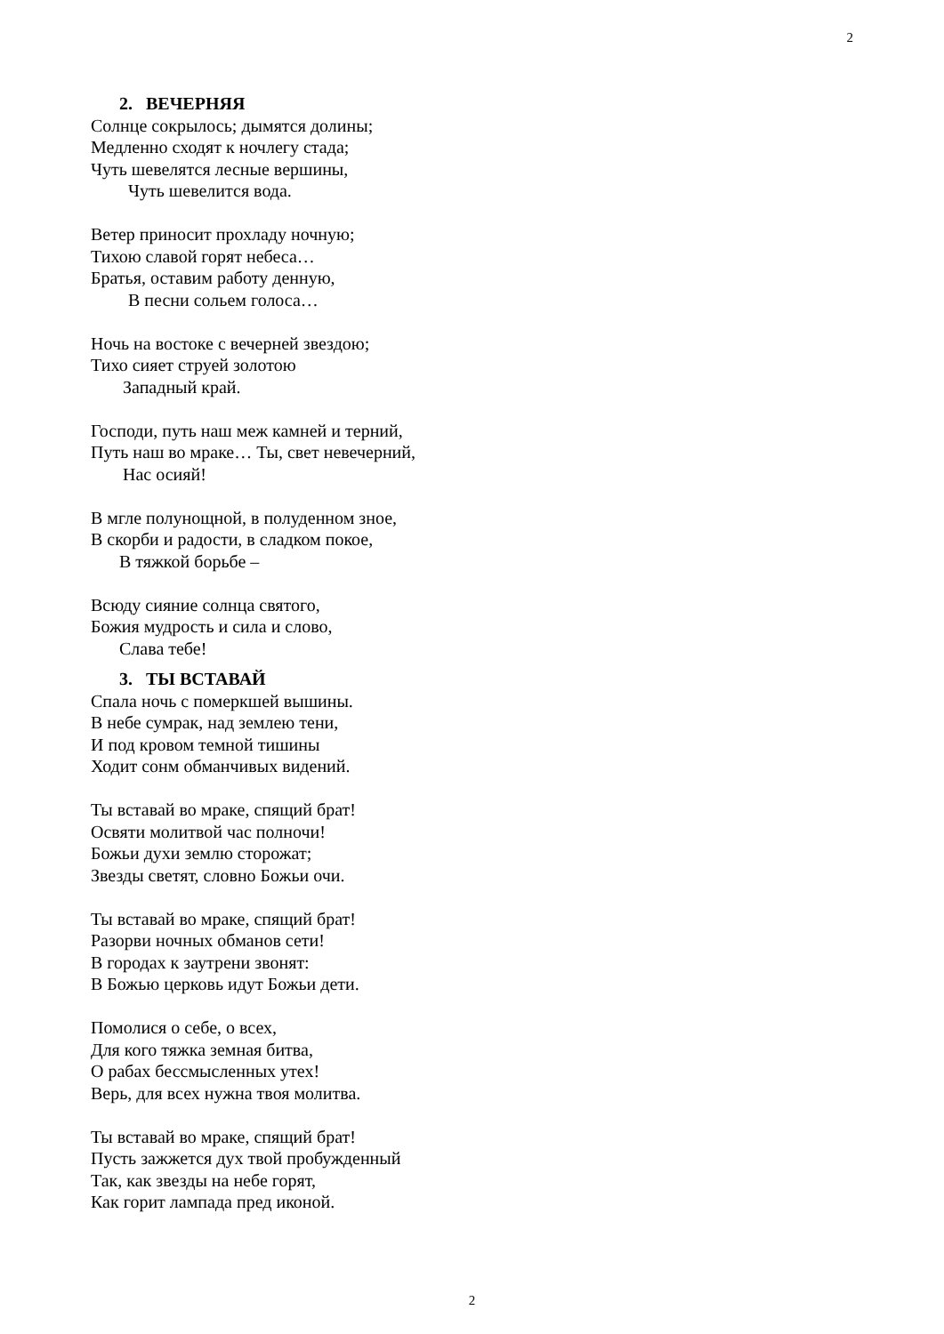2
2. ВЕЧЕРНЯЯ
Солнце сокрылось; дымятся долины;
Медленно сходят к ночлегу стада;
Чуть шевелятся лесные вершины,
Чуть шевелится вода.
Ветер приносит прохладу ночную;
Тихою славой горят небеса…
Братья, оставим работу денную,
В песни сольем голоса…
Ночь на востоке с вечерней звездою;
Тихо сияет струей золотою
Западный край.
Господи, путь наш меж камней и терний,
Путь наш во мраке… Ты, свет невечерний,
Нас осияй!
В мгле полунощной, в полуденном зное,
В скорби и радости, в сладком покое,
В тяжкой борьбе –
Всюду сияние солнца святого,
Божия мудрость и сила и слово,
Слава тебе!
3. ТЫ ВСТАВАЙ
Спала ночь с померкшей вышины.
В небе сумрак, над землею тени,
И под кровом темной тишины
Ходит сонм обманчивых видений.
Ты вставай во мраке, спящий брат!
Освяти молитвой час полночи!
Божьи духи землю сторожат;
Звезды светят, словно Божьи очи.
Ты вставай во мраке, спящий брат!
Разорви ночных обманов сети!
В городах к заутрени звонят:
В Божью церковь идут Божьи дети.
Помолися о себе, о всех,
Для кого тяжка земная битва,
О рабах бессмысленных утех!
Верь, для всех нужна твоя молитва.
Ты вставай во мраке, спящий брат!
Пусть зажжется дух твой пробужденный
Так, как звезды на небе горят,
Как горит лампада пред иконой.
2